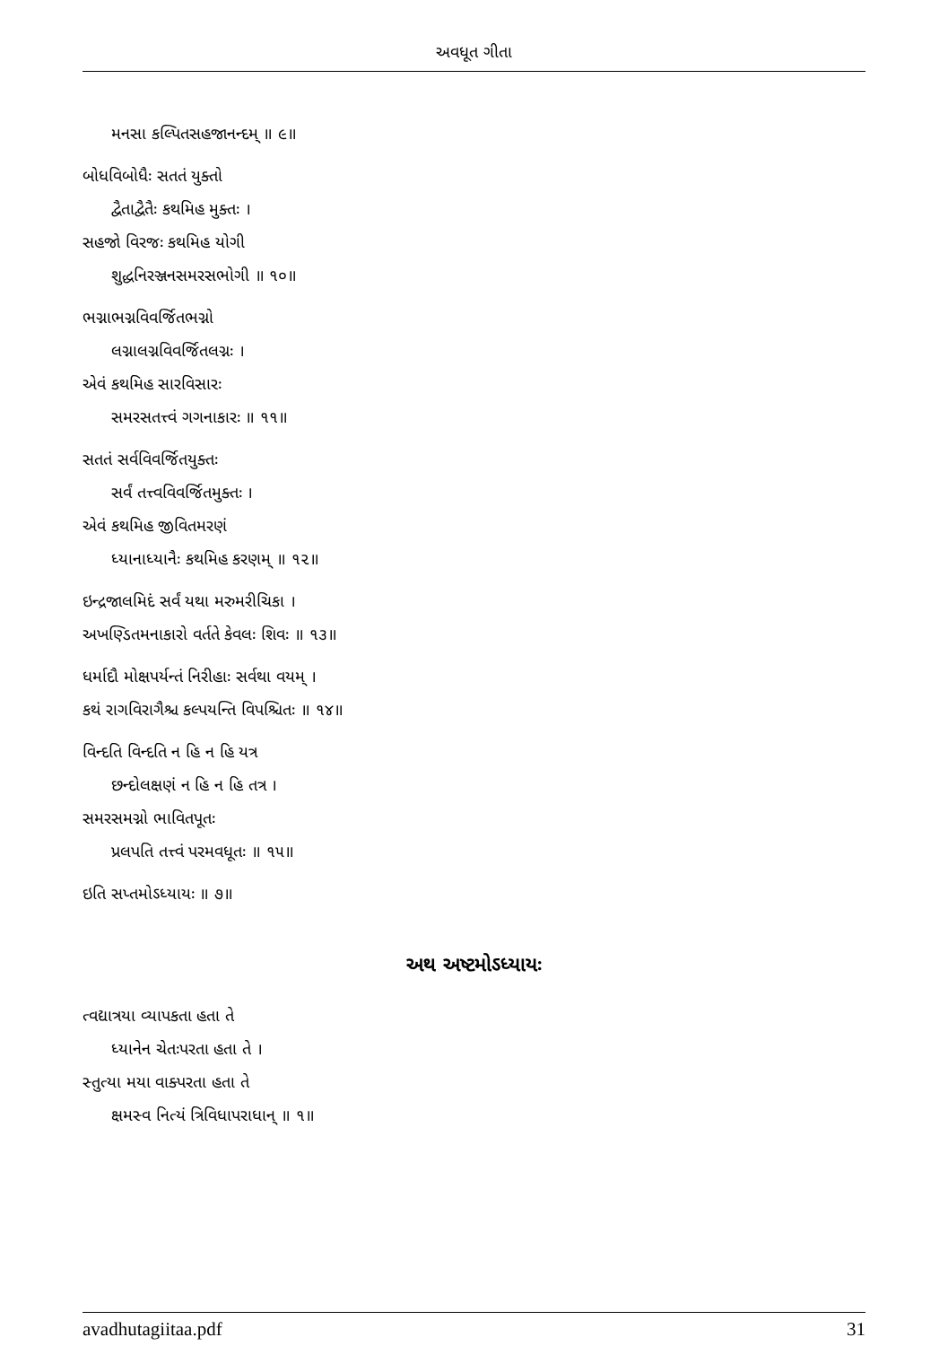અવધૂત ગીતા
મનસા કલ્પિતસહજાનન્દમ્ ॥ ૯॥
બોધવિબોધૈઃ સતતં યુક્તો
દ્વૈતાદ્વૈતૈઃ કથમિહ મુક્તઃ ।
સહજો વિરજઃ કથમિહ યોગી
શુદ્ધનિરઞ્જનસમરસભોગી ॥ ૧૦॥
ભગ્નાભગ્નવિવર્જિતભગ્નો
લગ્નાલગ્નવિવર્જિતલગ્નઃ ।
એવં કથમિહ સારવિસારઃ
સમરસતત્ત્વં ગગનાકારઃ ॥ ૧૧॥
સતતં સર્વવિવર્જિતયુક્તઃ
સર્વં તત્ત્વવિવર્જિતમુક્તઃ ।
એવં કથમિહ જીવિતમરણં
ધ્યાનાધ્યાનૈઃ કથમિહ કરણમ્ ॥ ૧૨॥
ઇન્દ્રજાલમિદં સર્વં યથા મરુમરીચિકા ।
અખણ્ડિતમનાકારો વર્તતે કેવલઃ શિવઃ ॥ ૧૩॥
ધર્માદૌ મોક્ષપર્યન્તં નિરીહાઃ સર્વથા વયમ્ ।
કથં રાગવિરાગૈશ્ચ કલ્પયન્તિ વિપશ્ચિતઃ ॥ ૧૪॥
વિન્દતિ વિન્દતિ ન હિ ન હિ યત્ર
છન્દોલક્ષણં ન હિ ન હિ તત્ર ।
સમરસમગ્નો ભાવિતપૂતઃ
પ્રલપતિ તત્ત્વં પરમવધૂતઃ ॥ ૧૫॥
ઇતિ સપ્તમોऽધ્યાયઃ ॥ ૭॥
અથ અષ્ટમોऽધ્યાયઃ
ત્વદ્યાત્રયા વ્યાપકતા હતા તે
ધ્યાનેન ચેતઃપરતા હતા તે ।
સ્તુત્યા મયા વાક્પરતા હતા તે
ક્ષમસ્વ નિત્યં ત્રિવિધાપરાધાન્ ॥ ૧॥
avadhutagiitaa.pdf 31